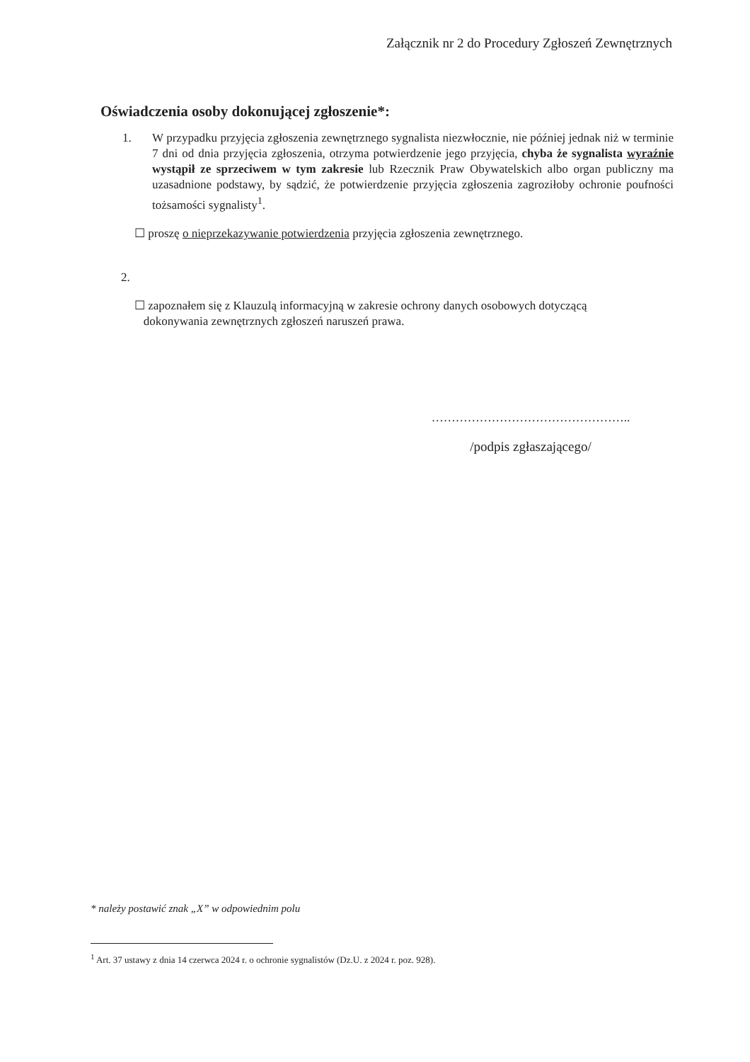Załącznik nr 2 do Procedury Zgłoszeń Zewnętrznych
Oświadczenia osoby dokonującej zgłoszenie*:
1. W przypadku przyjęcia zgłoszenia zewnętrznego sygnalista niezwłocznie, nie później jednak niż w terminie 7 dni od dnia przyjęcia zgłoszenia, otrzyma potwierdzenie jego przyjęcia, chyba że sygnalista wyraźnie wystąpił ze sprzeciwem w tym zakresie lub Rzecznik Praw Obywatelskich albo organ publiczny ma uzasadnione podstawy, by sądzić, że potwierdzenie przyjęcia zgłoszenia zagroziłoby ochronie poufności tożsamości sygnalisty<sup>1</sup>.
☐ proszę o nieprzekazywanie potwierdzenia przyjęcia zgłoszenia zewnętrznego.
2.
☐ zapoznałem się z Klauzulą informacyjną w zakresie ochrony danych osobowych dotyczącą
dokonywania zewnętrznych zgłoszeń naruszeń prawa.
…………………………………………..
/podpis zgłaszającego/
* należy postawić znak „X” w odpowiednim polu
<sup>1</sup> Art. 37 ustawy z dnia 14 czerwca 2024 r. o ochronie sygnalistów (Dz.U. z 2024 r. poz. 928).